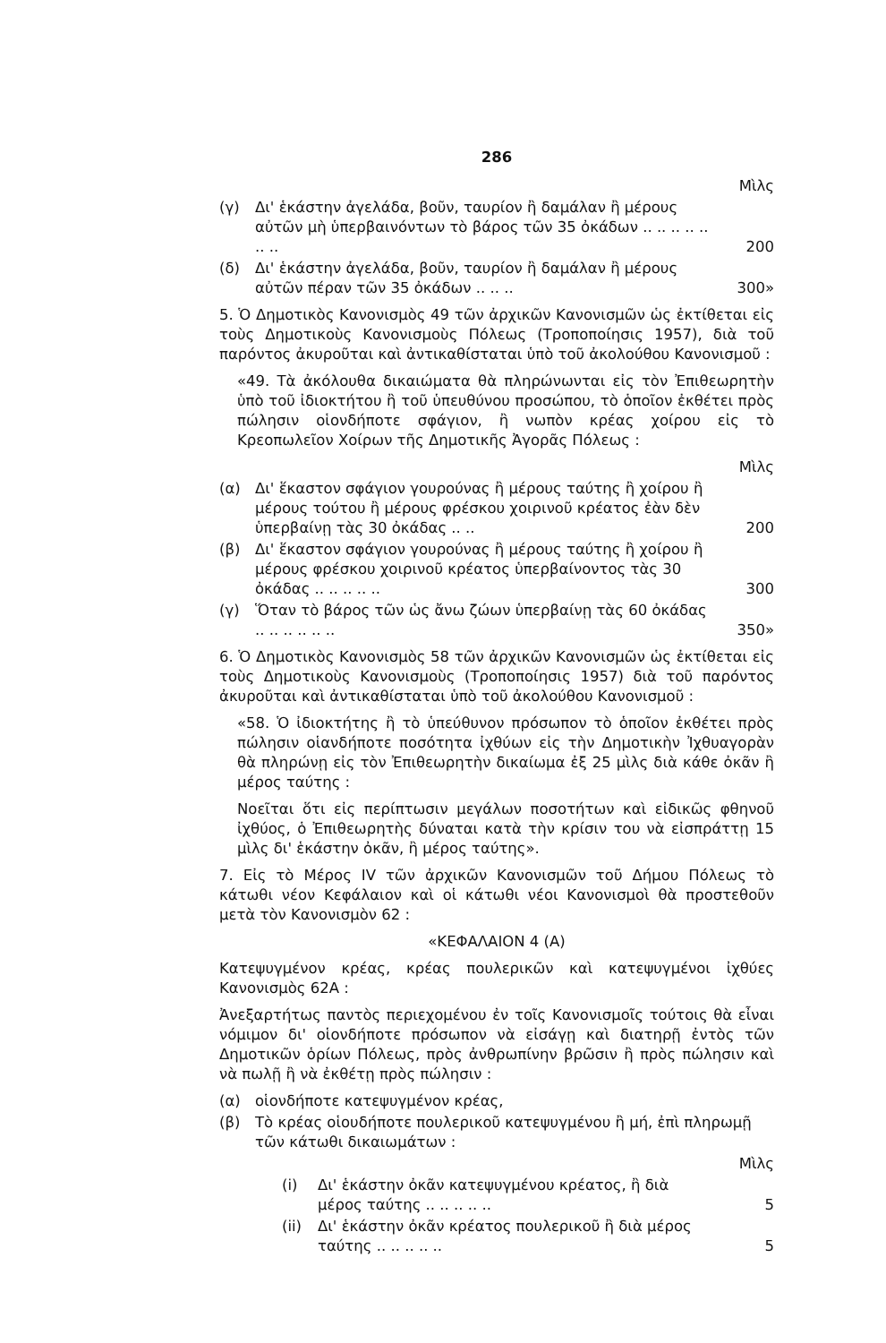286
Μὶλς
(γ) Δι' ἑκάστην ἀγελάδα, βοῦν, ταυρίον ἢ δαμάλαν ἢ μέρους αὐτῶν μὴ ὑπερβαινόντων τὸ βάρος τῶν 35 ὀκάδων .. .. .. .. .. .. .. 200
(δ) Δι' ἑκάστην ἀγελάδα, βοῦν, ταυρίον ἢ δαμάλαν ἢ μέρους αὐτῶν πέραν τῶν 35 ὀκάδων .. .. .. 300»
5. Ὁ Δημοτικὸς Κανονισμὸς 49 τῶν ἀρχικῶν Κανονισμῶν ὡς ἐκτίθεται εἰς τοὺς Δημοτικοὺς Κανονισμοὺς Πόλεως (Τροποποίησις 1957), διὰ τοῦ παρόντος ἀκυροῦται καὶ ἀντικαθίσταται ὑπὸ τοῦ ἀκολούθου Κανονισμοῦ :
«49. Τὰ ἀκόλουθα δικαιώματα θὰ πληρώνωνται εἰς τὸν Ἐπιθεωρητὴν ὑπὸ τοῦ ἰδιοκτήτου ἢ τοῦ ὑπευθύνου προσώπου, τὸ ὁποῖον ἐκθέτει πρὸς πώλησιν οἱονδήποτε σφάγιον, ἢ νωπὸν κρέας χοίρου εἰς τὸ Κρεοπωλεῖον Χοίρων τῆς Δημοτικῆς Ἀγορᾶς Πόλεως :
Μὶλς
(α) Δι' ἕκαστον σφάγιον γουρούνας ἢ μέρους ταύτης ἢ χοίρου ἢ μέρους τούτου ἢ μέρους φρέσκου χοιρινοῦ κρέατος ἐὰν δὲν ὑπερβαίνῃ τὰς 30 ὀκάδας .. .. 200
(β) Δι' ἕκαστον σφάγιον γουρούνας ἢ μέρους ταύτης ἢ χοίρου ἢ μέρους φρέσκου χοιρινοῦ κρέατος ὑπερβαίνοντος τὰς 30 ὀκάδας .. .. .. .. .. 300
(γ) Ὅταν τὸ βάρος τῶν ὡς ἄνω ζώων ὑπερβαίνῃ τὰς 60 ὀκάδας .. .. .. .. .. .. 350»
6. Ὁ Δημοτικὸς Κανονισμὸς 58 τῶν ἀρχικῶν Κανονισμῶν ὡς ἐκτίθεται εἰς τοὺς Δημοτικοὺς Κανονισμοὺς (Τροποποίησις 1957) διὰ τοῦ παρόντος ἀκυροῦται καὶ ἀντικαθίσταται ὑπὸ τοῦ ἀκολούθου Κανονισμοῦ :
«58. Ὁ ἰδιοκτήτης ἢ τὸ ὑπεύθυνον πρόσωπον τὸ ὁποῖον ἐκθέτει πρὸς πώλησιν οἱανδήποτε ποσότητα ἰχθύων εἰς τὴν Δημοτικὴν Ἰχθυαγορὰν θὰ πληρώνῃ εἰς τὸν Ἐπιθεωρητὴν δικαίωμα ἐξ 25 μὶλς διὰ κάθε ὀκᾶν ἢ μέρος ταύτης :
Νοεῖται ὅτι εἰς περίπτωσιν μεγάλων ποσοτήτων καὶ εἰδικῶς φθηνοῦ ἰχθύος, ὁ Ἐπιθεωρητὴς δύναται κατὰ τὴν κρίσιν του νὰ εἰσπράττῃ 15 μὶλς δι' ἑκάστην ὀκᾶν, ἢ μέρος ταύτης».
7. Εἰς τὸ Μέρος IV τῶν ἀρχικῶν Κανονισμῶν τοῦ Δήμου Πόλεως τὸ κάτωθι νέον Κεφάλαιον καὶ οἱ κάτωθι νέοι Κανονισμοὶ θὰ προστεθοῦν μετὰ τὸν Κανονισμὸν 62 :
«ΚΕΦΑΛΑΙΟΝ 4 (Α)
Κατεψυγμένον κρέας, κρέας πουλερικῶν καὶ κατεψυγμένοι ἰχθύες Κανονισμὸς 62Α :
Ἀνεξαρτήτως παντὸς περιεχομένου ἐν τοῖς Κανονισμοῖς τούτοις θὰ εἶναι νόμιμον δι' οἱονδήποτε πρόσωπον νὰ εἰσάγῃ καὶ διατηρῇ ἐντὸς τῶν Δημοτικῶν ὁρίων Πόλεως, πρὸς ἀνθρωπίνην βρῶσιν ἢ πρὸς πώλησιν καὶ νὰ πωλῇ ἢ νὰ ἐκθέτῃ πρὸς πώλησιν :
(α) οἱονδήποτε κατεψυγμένον κρέας,
(β) Τὸ κρέας οἱουδήποτε πουλερικοῦ κατεψυγμένου ἢ μή, ἐπὶ πληρωμῇ τῶν κάτωθι δικαιωμάτων :
Μὶλς
(i) Δι' ἑκάστην ὀκᾶν κατεψυγμένου κρέατος, ἢ διὰ μέρος ταύτης .. .. .. .. .. 5
(ii) Δι' ἑκάστην ὀκᾶν κρέατος πουλερικοῦ ἢ διὰ μέρος ταύτης .. .. .. .. .. 5